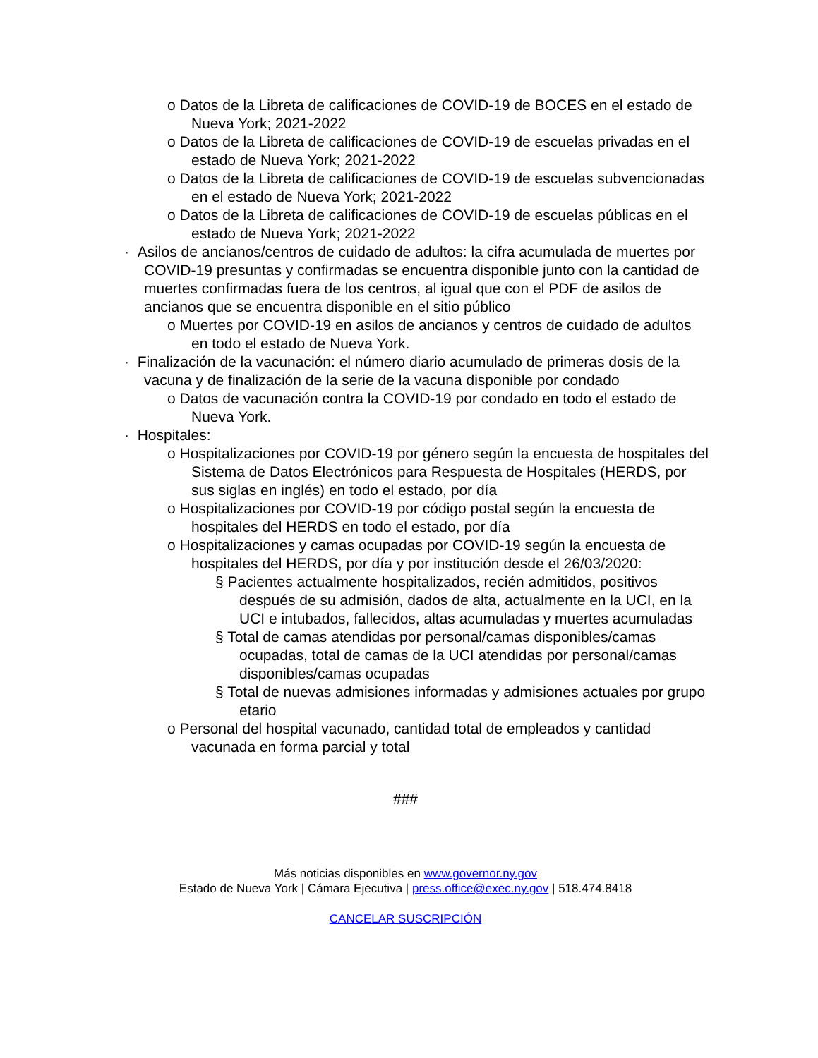o Datos de la Libreta de calificaciones de COVID-19 de BOCES en el estado de Nueva York; 2021-2022
o Datos de la Libreta de calificaciones de COVID-19 de escuelas privadas en el estado de Nueva York; 2021-2022
o Datos de la Libreta de calificaciones de COVID-19 de escuelas subvencionadas en el estado de Nueva York; 2021-2022
o Datos de la Libreta de calificaciones de COVID-19 de escuelas públicas en el estado de Nueva York; 2021-2022
· Asilos de ancianos/centros de cuidado de adultos: la cifra acumulada de muertes por COVID-19 presuntas y confirmadas se encuentra disponible junto con la cantidad de muertes confirmadas fuera de los centros, al igual que con el PDF de asilos de ancianos que se encuentra disponible en el sitio público
o Muertes por COVID-19 en asilos de ancianos y centros de cuidado de adultos en todo el estado de Nueva York.
· Finalización de la vacunación: el número diario acumulado de primeras dosis de la vacuna y de finalización de la serie de la vacuna disponible por condado
o Datos de vacunación contra la COVID-19 por condado en todo el estado de Nueva York.
· Hospitales:
o Hospitalizaciones por COVID-19 por género según la encuesta de hospitales del Sistema de Datos Electrónicos para Respuesta de Hospitales (HERDS, por sus siglas en inglés) en todo el estado, por día
o Hospitalizaciones por COVID-19 por código postal según la encuesta de hospitales del HERDS en todo el estado, por día
o Hospitalizaciones y camas ocupadas por COVID-19 según la encuesta de hospitales del HERDS, por día y por institución desde el 26/03/2020:
§ Pacientes actualmente hospitalizados, recién admitidos, positivos después de su admisión, dados de alta, actualmente en la UCI, en la UCI e intubados, fallecidos, altas acumuladas y muertes acumuladas
§ Total de camas atendidas por personal/camas disponibles/camas ocupadas, total de camas de la UCI atendidas por personal/camas disponibles/camas ocupadas
§ Total de nuevas admisiones informadas y admisiones actuales por grupo etario
o Personal del hospital vacunado, cantidad total de empleados y cantidad vacunada en forma parcial y total
###
Más noticias disponibles en www.governor.ny.gov
Estado de Nueva York | Cámara Ejecutiva | press.office@exec.ny.gov | 518.474.8418
CANCELAR SUSCRIPCIÓN